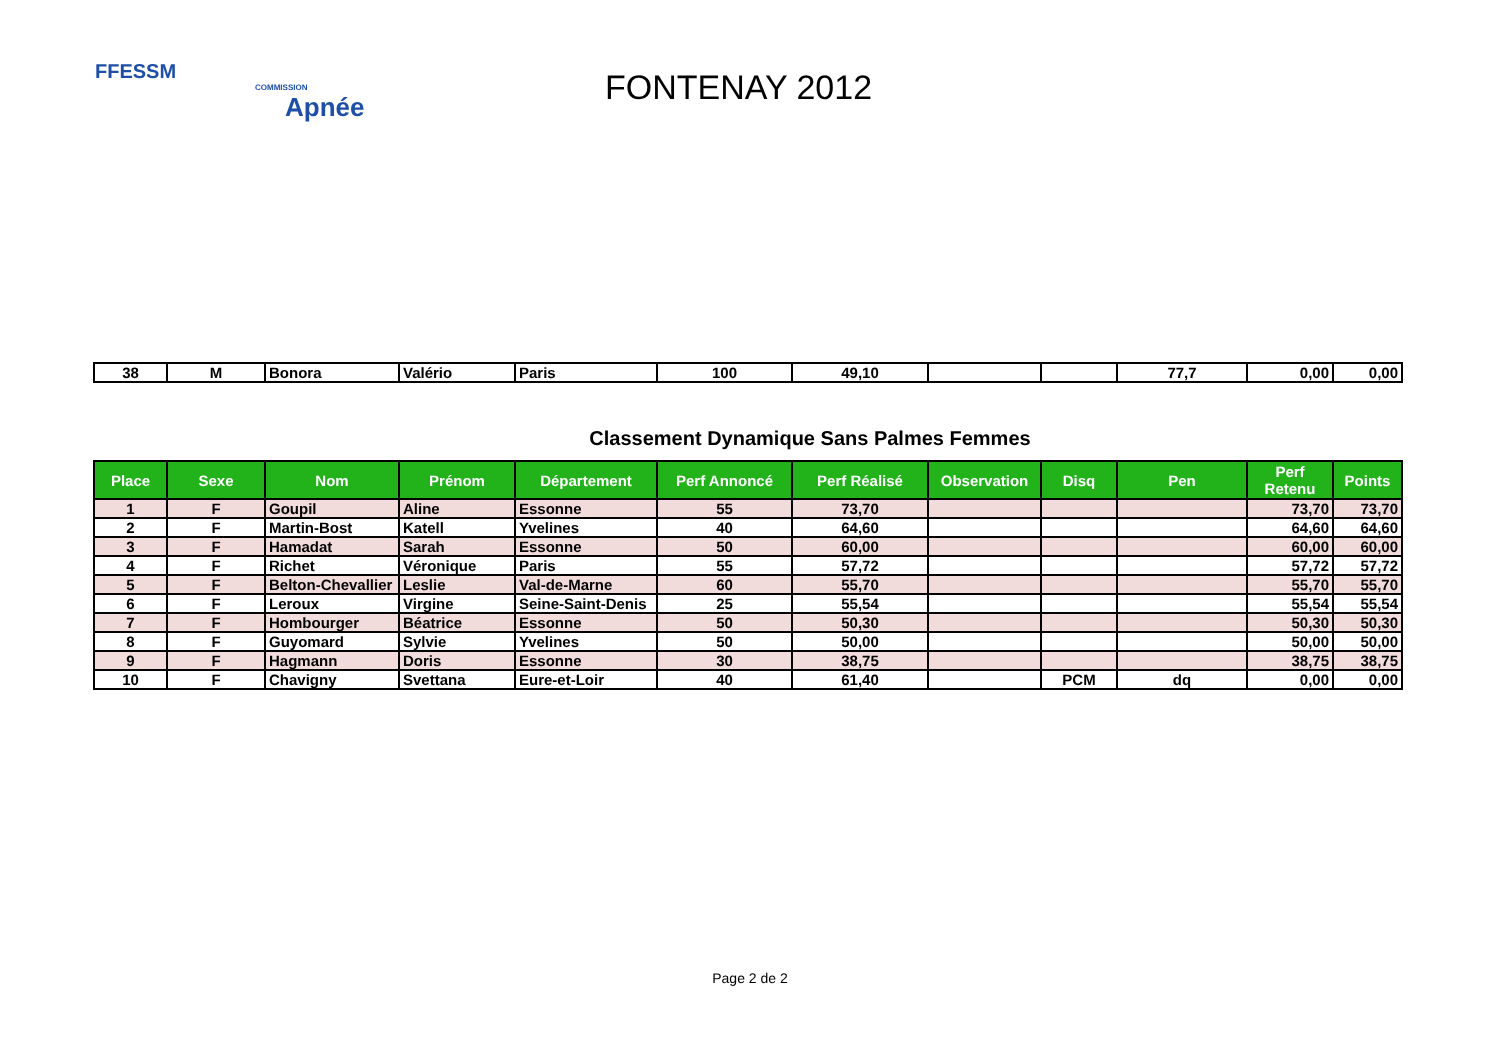FFESSM
COMMISSION
Apnée
FONTENAY 2012
| 38 | M | Bonora | Valério | Paris | 100 | 49,10 | | | 77,7 | 0,00 | 0,00 |
Classement Dynamique Sans Palmes Femmes
| Place | Sexe | Nom | Prénom | Département | Perf Annoncé | Perf Réalisé | Observation | Disq | Pen | Perf Retenu | Points |
| --- | --- | --- | --- | --- | --- | --- | --- | --- | --- | --- | --- |
| 1 | F | Goupil | Aline | Essonne | 55 | 73,70 | | | | 73,70 | 73,70 |
| 2 | F | Martin-Bost | Katell | Yvelines | 40 | 64,60 | | | | 64,60 | 64,60 |
| 3 | F | Hamadat | Sarah | Essonne | 50 | 60,00 | | | | 60,00 | 60,00 |
| 4 | F | Richet | Véronique | Paris | 55 | 57,72 | | | | 57,72 | 57,72 |
| 5 | F | Belton-Chevallier | Leslie | Val-de-Marne | 60 | 55,70 | | | | 55,70 | 55,70 |
| 6 | F | Leroux | Virgine | Seine-Saint-Denis | 25 | 55,54 | | | | 55,54 | 55,54 |
| 7 | F | Hombourger | Béatrice | Essonne | 50 | 50,30 | | | | 50,30 | 50,30 |
| 8 | F | Guyomard | Sylvie | Yvelines | 50 | 50,00 | | | | 50,00 | 50,00 |
| 9 | F | Hagmann | Doris | Essonne | 30 | 38,75 | | | | 38,75 | 38,75 |
| 10 | F | Chavigny | Svettana | Eure-et-Loir | 40 | 61,40 | | PCM | dq | 0,00 | 0,00 |
Page 2 de 2